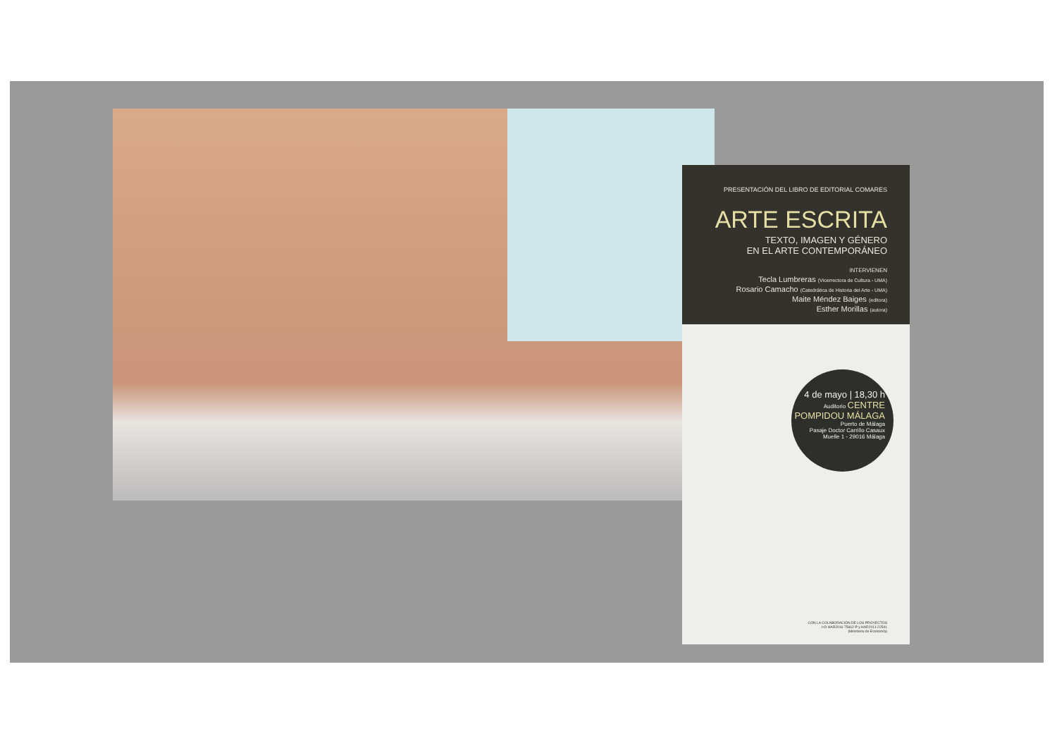PRESENTACIÓN DEL LIBRO DE EDITORIAL COMARES
ARTE ESCRITA
TEXTO, IMAGEN Y GÉNERO
EN EL ARTE CONTEMPORÁNEO
INTERVIENEN
Tecla Lumbreras (Vicerrectora de Cultura - UMA)
Rosario Camacho (Catedrática de Historia del Arte - UMA)
Maite Méndez Baiges (editora)
Esther Morillas (autora)
4 de mayo | 18,30 h
Auditorio CENTRE POMPIDOU MÁLAGA
Puerto de Málaga
Pasaje Doctor Carrillo Casaux
Muelle 1 - 29016 Málaga
CON LA COLABORACIÓN DE LOS PROYECTOS
I+D HAR2016-75662-P y HAR2011-22541
(Ministerio de Economía)